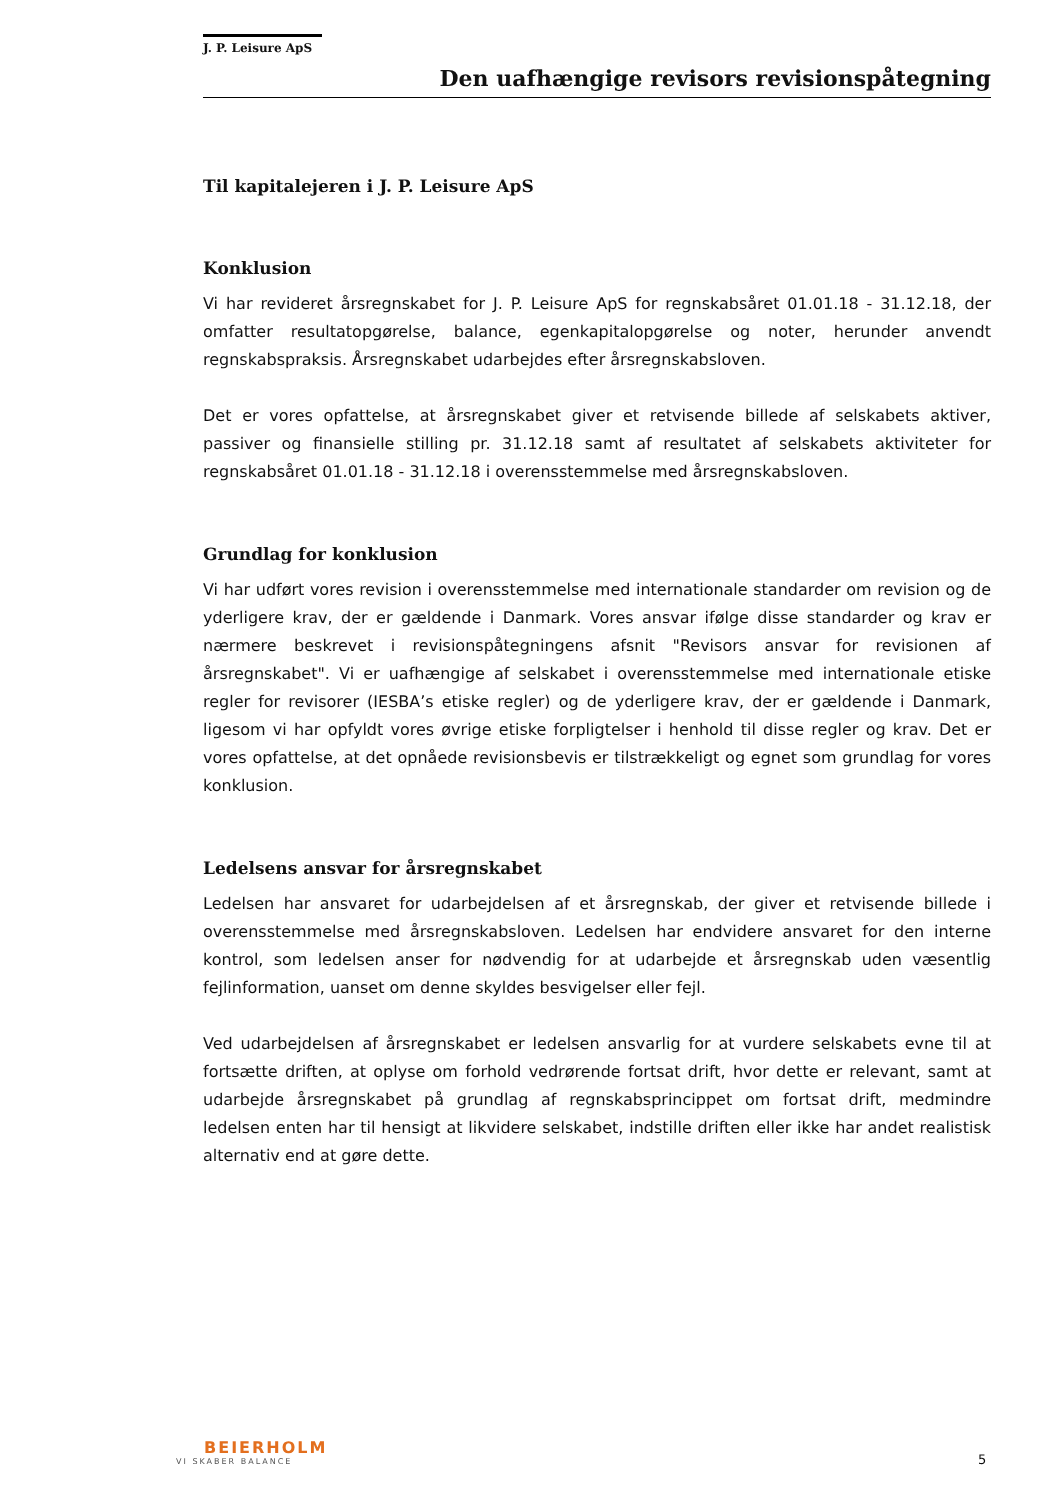J. P. Leisure ApS
Den uafhængige revisors revisionspåtegning
Til kapitalejeren i J. P. Leisure ApS
Konklusion
Vi har revideret årsregnskabet for J. P. Leisure ApS for regnskabsåret 01.01.18 - 31.12.18, der omfatter resultatopgørelse, balance, egenkapitalopgørelse og noter, herunder anvendt regnskabspraksis. Årsregnskabet udarbejdes efter årsregnskabsloven.
Det er vores opfattelse, at årsregnskabet giver et retvisende billede af selskabets aktiver, passiver og finansielle stilling pr. 31.12.18 samt af resultatet af selskabets aktiviteter for regnskabsåret 01.01.18 - 31.12.18 i overensstemmelse med årsregnskabsloven.
Grundlag for konklusion
Vi har udført vores revision i overensstemmelse med internationale standarder om revision og de yderligere krav, der er gældende i Danmark. Vores ansvar ifølge disse standarder og krav er nærmere beskrevet i revisionspåtegningens afsnit "Revisors ansvar for revisionen af årsregnskabet". Vi er uafhængige af selskabet i overensstemmelse med internationale etiske regler for revisorer (IESBA’s etiske regler) og de yderligere krav, der er gældende i Danmark, ligesom vi har opfyldt vores øvrige etiske forpligtelser i henhold til disse regler og krav. Det er vores opfattelse, at det opnåede revisionsbevis er tilstrækkeligt og egnet som grundlag for vores konklusion.
Ledelsens ansvar for årsregnskabet
Ledelsen har ansvaret for udarbejdelsen af et årsregnskab, der giver et retvisende billede i overensstemmelse med årsregnskabsloven. Ledelsen har endvidere ansvaret for den interne kontrol, som ledelsen anser for nødvendig for at udarbejde et årsregnskab uden væsentlig fejlinformation, uanset om denne skyldes besvigelser eller fejl.
Ved udarbejdelsen af årsregnskabet er ledelsen ansvarlig for at vurdere selskabets evne til at fortsætte driften, at oplyse om forhold vedrørende fortsat drift, hvor dette er relevant, samt at udarbejde årsregnskabet på grundlag af regnskabsprincippet om fortsat drift, medmindre ledelsen enten har til hensigt at likvidere selskabet, indstille driften eller ikke har andet realistisk alternativ end at gøre dette.
BEIERHOLM
VI SKABER BALANCE
5